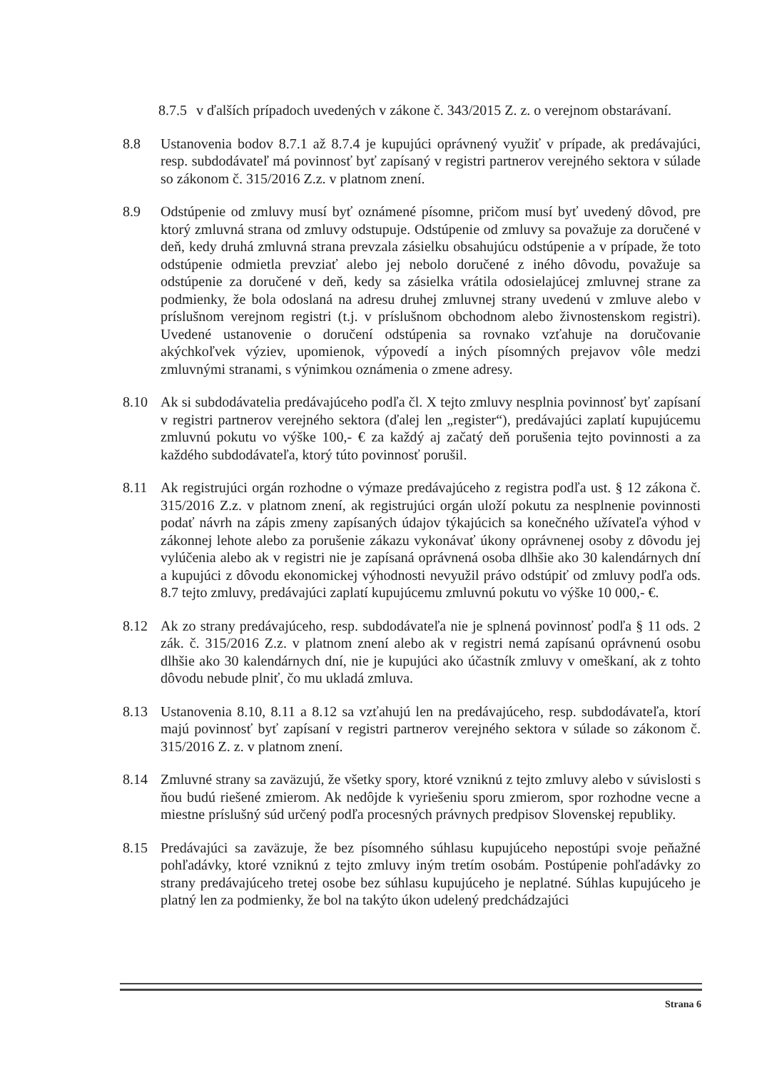8.7.5
v ďalších prípadoch uvedených v zákone č. 343/2015 Z. z. o verejnom obstarávaní.
8.8 Ustanovenia bodov 8.7.1 až 8.7.4 je kupujúci oprávnený využiť v prípade, ak predávajúci, resp. subdodávateľ má povinnosť byť zapísaný v registri partnerov verejného sektora v súlade so zákonom č. 315/2016 Z.z. v platnom znení.
8.9 Odstúpenie od zmluvy musí byť oznámené písomne, pričom musí byť uvedený dôvod, pre ktorý zmluvná strana od zmluvy odstupuje. Odstúpenie od zmluvy sa považuje za doručené v deň, kedy druhá zmluvná strana prevzala zásielku obsahujúcu odstúpenie a v prípade, že toto odstúpenie odmietla prevziať alebo jej nebolo doručené z iného dôvodu, považuje sa odstúpenie za doručené v deň, kedy sa zásielka vrátila odosielajúcej zmluvnej strane za podmienky, že bola odoslaná na adresu druhej zmluvnej strany uvedenú v zmluve alebo v príslušnom verejnom registri (t.j. v príslušnom obchodnom alebo živnostenskom registri). Uvedené ustanovenie o doručení odstúpenia sa rovnako vzťahuje na doručovanie akýchkoľvek výziev, upomienok, výpovedí a iných písomných prejavov vôle medzi zmluvnými stranami, s výnimkou oznámenia o zmene adresy.
8.10 Ak si subdodávatelia predávajúceho podľa čl. X tejto zmluvy nesplnia povinnosť byť zapísaní v registri partnerov verejného sektora (ďalej len „register“), predávajúci zaplatí kupujúcemu zmluvnú pokutu vo výške 100,- € za každý aj začatý deň porušenia tejto povinnosti a za každého subdodávateľa, ktorý túto povinnosť porušil.
8.11 Ak registrujúci orgán rozhodne o výmaze predávajúceho z registra podľa ust. § 12 zákona č. 315/2016 Z.z. v platnom znení, ak registrujúci orgán uloží pokutu za nesplnenie povinnosti podať návrh na zápis zmeny zapísaných údajov týkajúcich sa konečného užívateľa výhod v zákonnej lehote alebo za porušenie zákazu vykonávať úkony oprávnenej osoby z dôvodu jej vylúčenia alebo ak v registri nie je zapísaná oprávnená osoba dlhšie ako 30 kalendárnych dní a kupujúci z dôvodu ekonomickej výhodnosti nevyužil právo odstúpiť od zmluvy podľa ods. 8.7 tejto zmluvy, predávajúci zaplatí kupujúcemu zmluvnú pokutu vo výške 10 000,- €.
8.12 Ak zo strany predávajúceho, resp. subdodávateľa nie je splnená povinnosť podľa § 11 ods. 2 zák. č. 315/2016 Z.z. v platnom znení alebo ak v registri nemá zapísanú oprávnenú osobu dlhšie ako 30 kalendárnych dní, nie je kupujúci ako účastník zmluvy v omeškaní, ak z tohto dôvodu nebude plniť, čo mu ukladá zmluva.
8.13 Ustanovenia 8.10, 8.11 a 8.12 sa vzťahujú len na predávajúceho, resp. subdodávateľa, ktorí majú povinnosť byť zapísaní v registri partnerov verejného sektora v súlade so zákonom č. 315/2016 Z. z. v platnom znení.
8.14 Zmluvné strany sa zaväzujú, že všetky spory, ktoré vzniknú z tejto zmluvy alebo v súvislosti s ňou budú riešené zmierom. Ak nedôjde k vyriešeniu sporu zmierom, spor rozhodne vecne a miestne príslušný súd určený podľa procesných právnych predpisov Slovenskej republiky.
8.15 Predávajúci sa zaväzuje, že bez písomného súhlasu kupujúceho nepostúpi svoje peňažné pohľadávky, ktoré vzniknú z tejto zmluvy iným tretím osobám. Postúpenie pohľadávky zo strany predávajúceho tretej osobe bez súhlasu kupujúceho je neplatné. Súhlas kupujúceho je platný len za podmienky, že bol na takýto úkon udelený predchádzajúci
Strana 6